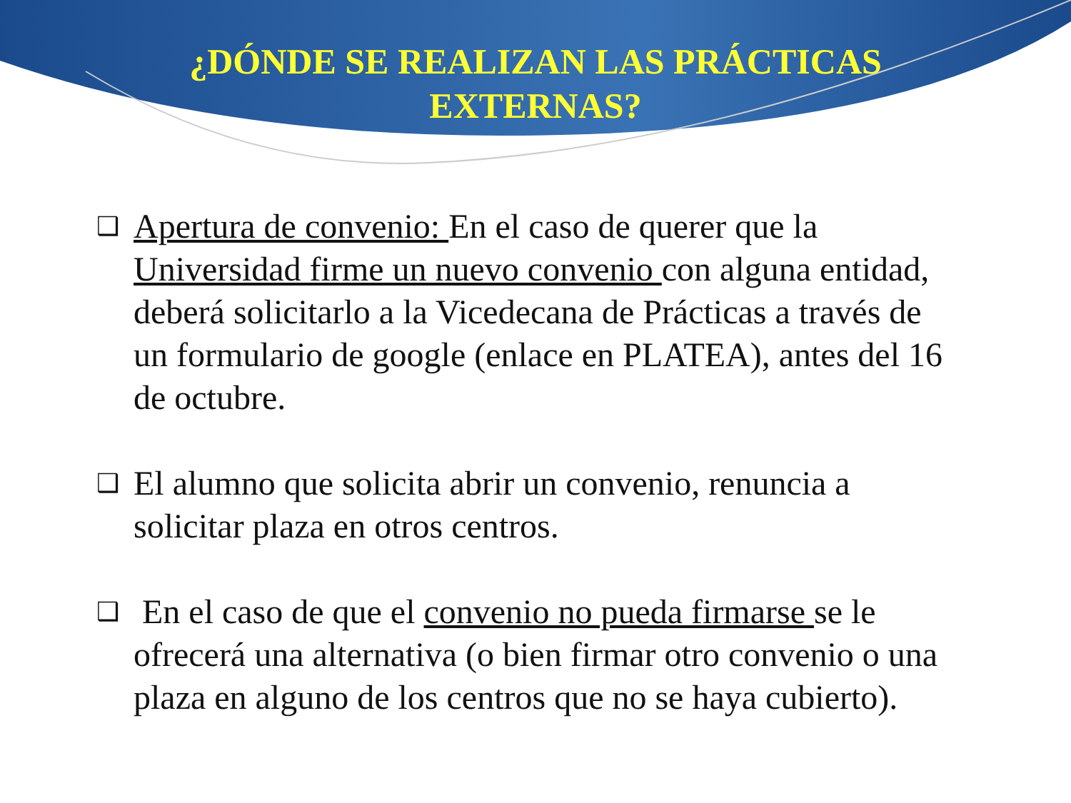¿DÓNDE SE REALIZAN LAS PRÁCTICAS
EXTERNAS?
❑ Apertura de convenio: En el caso de querer que la Universidad firme un nuevo convenio con alguna entidad, deberá solicitarlo a la Vicedecana de Prácticas a través de un formulario de google (enlace en PLATEA), antes del 16 de octubre.
❑ El alumno que solicita abrir un convenio, renuncia a solicitar plaza en otros centros.
❑ En el caso de que el convenio no pueda firmarse se le ofrecerá una alternativa (o bien firmar otro convenio o una plaza en alguno de los centros que no se haya cubierto).